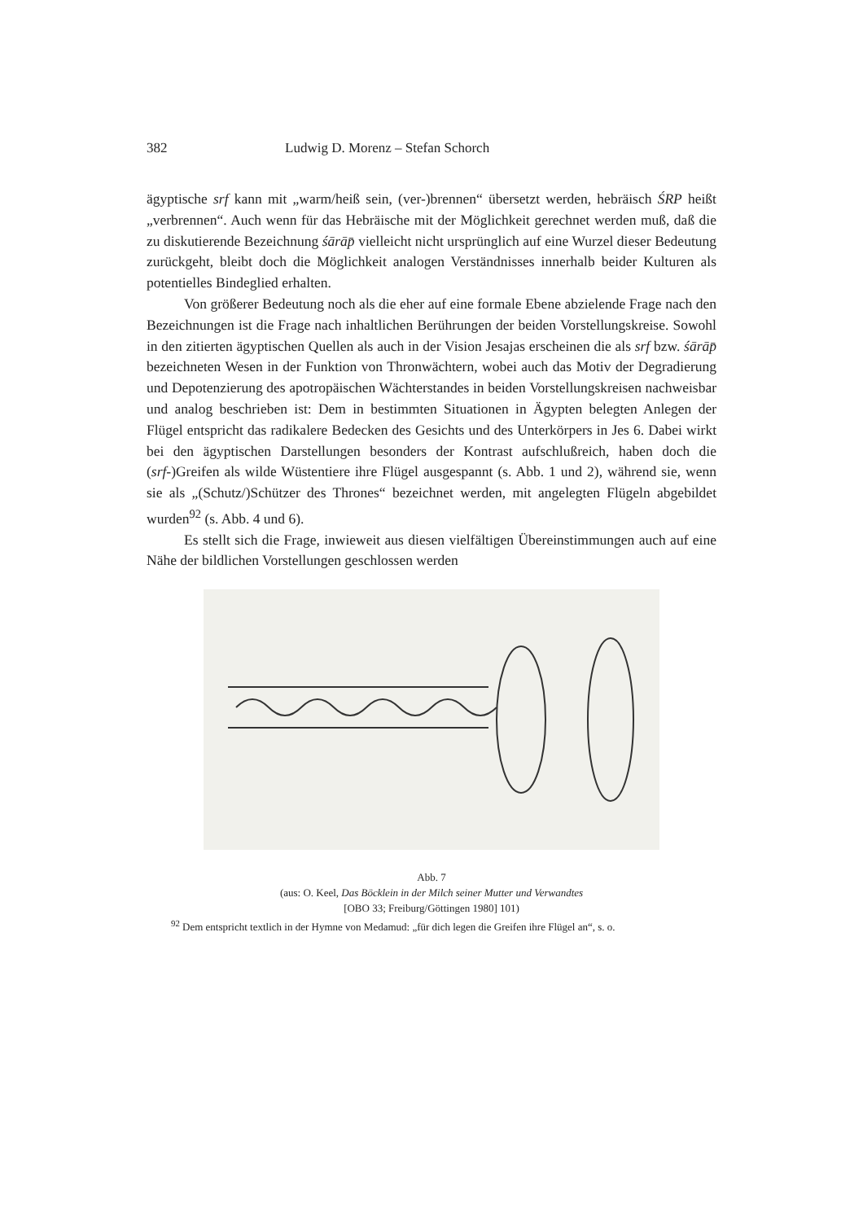382 Ludwig D. Morenz – Stefan Schorch
ägyptische srf kann mit „warm/heiß sein, (ver-)brennen“ übersetzt werden, hebräisch ŚRP heißt „verbrennen“. Auch wenn für das Hebräische mit der Möglichkeit gerechnet werden muß, daß die zu diskutierende Bezeichnung śārāp̄ vielleicht nicht ursprünglich auf eine Wurzel dieser Bedeutung zurückgeht, bleibt doch die Möglichkeit analogen Verständnisses innerhalb beider Kulturen als potentielles Bindeglied erhalten.
Von größerer Bedeutung noch als die eher auf eine formale Ebene abzielende Frage nach den Bezeichnungen ist die Frage nach inhaltlichen Berührungen der beiden Vorstellungskreise. Sowohl in den zitierten ägyptischen Quellen als auch in der Vision Jesajas erscheinen die als srf bzw. śārāp̄ bezeichneten Wesen in der Funktion von Thronwächtern, wobei auch das Motiv der Degradierung und Depotenzierung des apotropäischen Wächterstandes in beiden Vorstellungskreisen nachweisbar und analog beschrieben ist: Dem in bestimmten Situationen in Ägypten belegten Anlegen der Flügel entspricht das radikalere Bedecken des Gesichts und des Unterkörpers in Jes 6. Dabei wirkt bei den ägyptischen Darstellungen besonders der Kontrast aufschlußreich, haben doch die (srf-)Greifen als wilde Wüstentiere ihre Flügel ausgespannt (s. Abb. 1 und 2), während sie, wenn sie als „(Schutz/)Schützer des Thrones“ bezeichnet werden, mit angelegten Flügeln abgebildet wurden<sup>92</sup> (s. Abb. 4 und 6).
Es stellt sich die Frage, inwieweit aus diesen vielfältigen Übereinstimmungen auch auf eine Nähe der bildlichen Vorstellungen geschlossen werden
Abb. 7
(aus: O. Keel, Das Böcklein in der Milch seiner Mutter und Verwandtes
[OBO 33; Freiburg/Göttingen 1980] 101)
<sup>92</sup> Dem entspricht textlich in der Hymne von Medamud: „für dich legen die Greifen ihre Flügel an“, s. o.